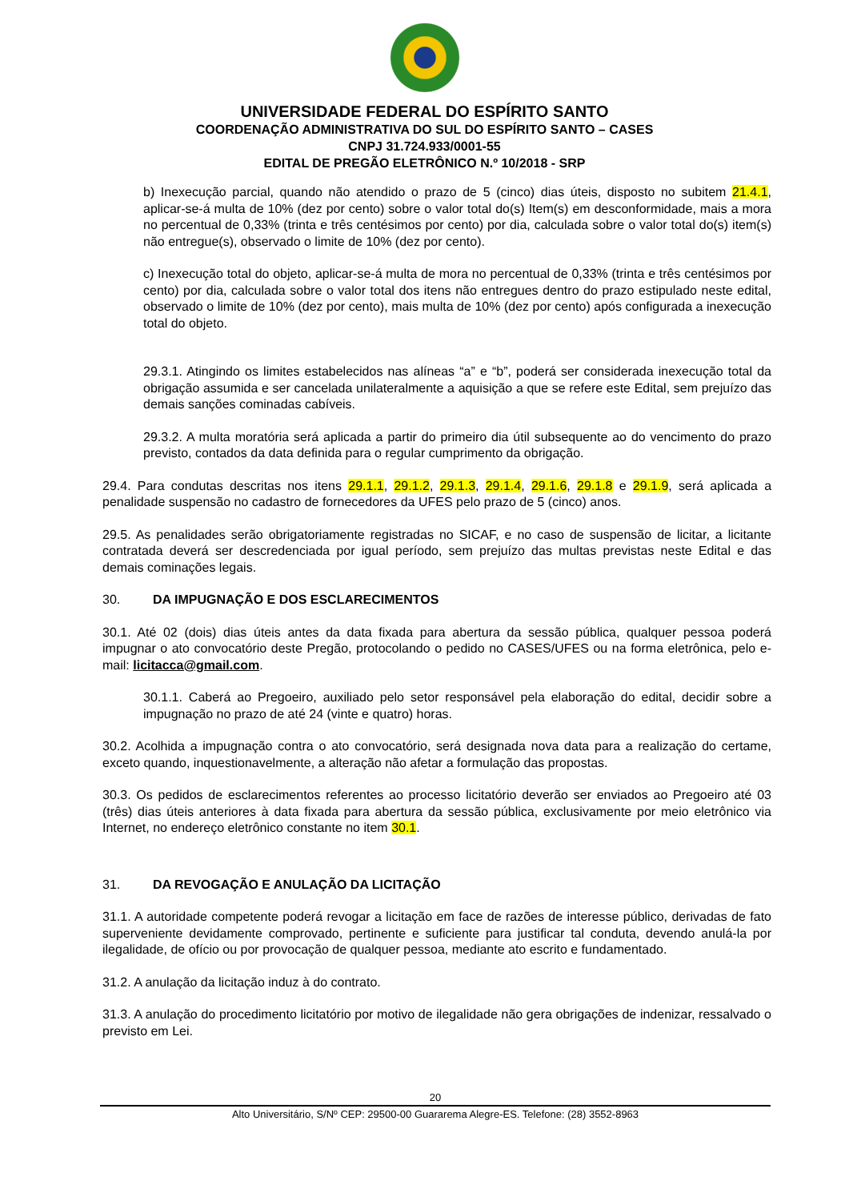UNIVERSIDADE FEDERAL DO ESPÍRITO SANTO
COORDENAÇÃO ADMINISTRATIVA DO SUL DO ESPÍRITO SANTO – CASES
CNPJ 31.724.933/0001-55
EDITAL DE PREGÃO ELETRÔNICO N.º 10/2018 - SRP
b) Inexecução parcial, quando não atendido o prazo de 5 (cinco) dias úteis, disposto no subitem 21.4.1, aplicar-se-á multa de 10% (dez por cento) sobre o valor total do(s) Item(s) em desconformidade, mais a mora no percentual de 0,33% (trinta e três centésimos por cento) por dia, calculada sobre o valor total do(s) item(s) não entregue(s), observado o limite de 10% (dez por cento).
c) Inexecução total do objeto, aplicar-se-á multa de mora no percentual de 0,33% (trinta e três centésimos por cento) por dia, calculada sobre o valor total dos itens não entregues dentro do prazo estipulado neste edital, observado o limite de 10% (dez por cento), mais multa de 10% (dez por cento) após configurada a inexecução total do objeto.
29.3.1. Atingindo os limites estabelecidos nas alíneas “a” e “b”, poderá ser considerada inexecução total da obrigação assumida e ser cancelada unilateralmente a aquisição a que se refere este Edital, sem prejuízo das demais sanções cominadas cabíveis.
29.3.2. A multa moratória será aplicada a partir do primeiro dia útil subsequente ao do vencimento do prazo previsto, contados da data definida para o regular cumprimento da obrigação.
29.4. Para condutas descritas nos itens 29.1.1, 29.1.2, 29.1.3, 29.1.4, 29.1.6, 29.1.8 e 29.1.9, será aplicada a penalidade suspensão no cadastro de fornecedores da UFES pelo prazo de 5 (cinco) anos.
29.5. As penalidades serão obrigatoriamente registradas no SICAF, e no caso de suspensão de licitar, a licitante contratada deverá ser descredenciada por igual período, sem prejuízo das multas previstas neste Edital e das demais cominações legais.
30. DA IMPUGNAÇÃO E DOS ESCLARECIMENTOS
30.1. Até 02 (dois) dias úteis antes da data fixada para abertura da sessão pública, qualquer pessoa poderá impugnar o ato convocatório deste Pregão, protocolando o pedido no CASES/UFES ou na forma eletrônica, pelo e-mail: licitacca@gmail.com.
30.1.1. Caberá ao Pregoeiro, auxiliado pelo setor responsável pela elaboração do edital, decidir sobre a impugnação no prazo de até 24 (vinte e quatro) horas.
30.2. Acolhida a impugnação contra o ato convocatório, será designada nova data para a realização do certame, exceto quando, inquestionavelmente, a alteração não afetar a formulação das propostas.
30.3. Os pedidos de esclarecimentos referentes ao processo licitatório deverão ser enviados ao Pregoeiro até 03 (três) dias úteis anteriores à data fixada para abertura da sessão pública, exclusivamente por meio eletrônico via Internet, no endereço eletrônico constante no item 30.1.
31. DA REVOGAÇÃO E ANULAÇÃO DA LICITAÇÃO
31.1. A autoridade competente poderá revogar a licitação em face de razões de interesse público, derivadas de fato superveniente devidamente comprovado, pertinente e suficiente para justificar tal conduta, devendo anulá-la por ilegalidade, de ofício ou por provocação de qualquer pessoa, mediante ato escrito e fundamentado.
31.2. A anulação da licitação induz à do contrato.
31.3. A anulação do procedimento licitatório por motivo de ilegalidade não gera obrigações de indenizar, ressalvado o previsto em Lei.
20
Alto Universitário, S/Nº CEP: 29500-00 Guararema Alegre-ES. Telefone: (28) 3552-8963